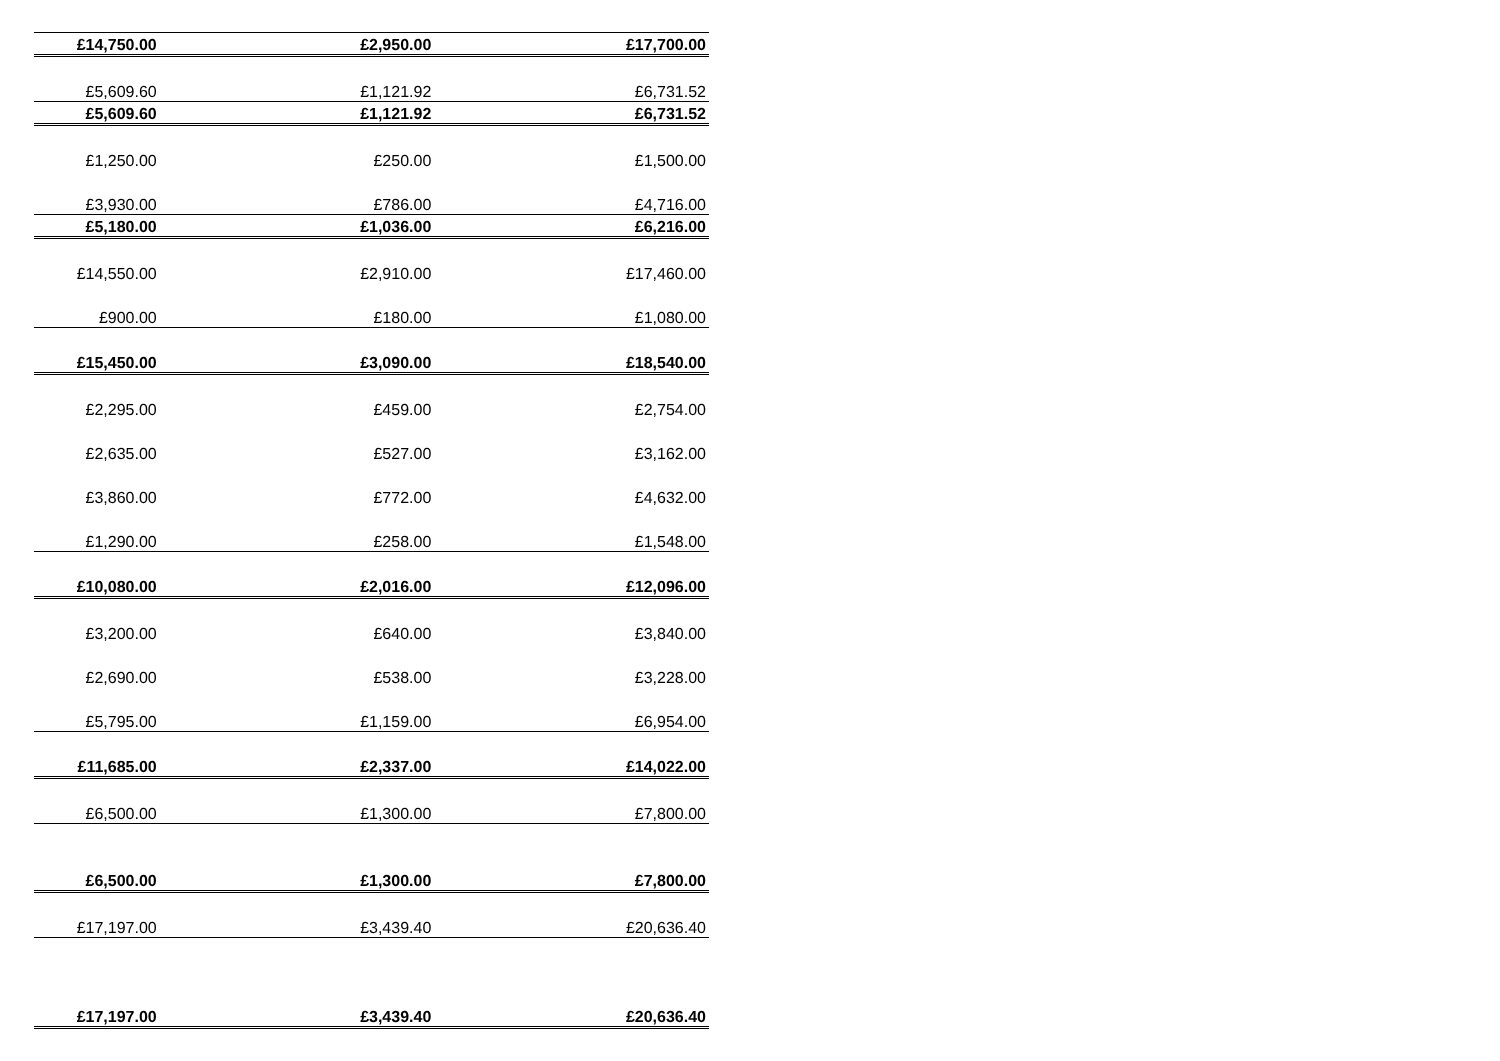| £14,750.00 | £2,950.00 | £17,700.00 |
| £5,609.60 | £1,121.92 | £6,731.52 |
| £5,609.60 | £1,121.92 | £6,731.52 |
| £1,250.00 | £250.00 | £1,500.00 |
| £3,930.00 | £786.00 | £4,716.00 |
| £5,180.00 | £1,036.00 | £6,216.00 |
| £14,550.00 | £2,910.00 | £17,460.00 |
| £900.00 | £180.00 | £1,080.00 |
| £15,450.00 | £3,090.00 | £18,540.00 |
| £2,295.00 | £459.00 | £2,754.00 |
| £2,635.00 | £527.00 | £3,162.00 |
| £3,860.00 | £772.00 | £4,632.00 |
| £1,290.00 | £258.00 | £1,548.00 |
| £10,080.00 | £2,016.00 | £12,096.00 |
| £3,200.00 | £640.00 | £3,840.00 |
| £2,690.00 | £538.00 | £3,228.00 |
| £5,795.00 | £1,159.00 | £6,954.00 |
| £11,685.00 | £2,337.00 | £14,022.00 |
| £6,500.00 | £1,300.00 | £7,800.00 |
| £6,500.00 | £1,300.00 | £7,800.00 |
| £17,197.00 | £3,439.40 | £20,636.40 |
| £17,197.00 | £3,439.40 | £20,636.40 |